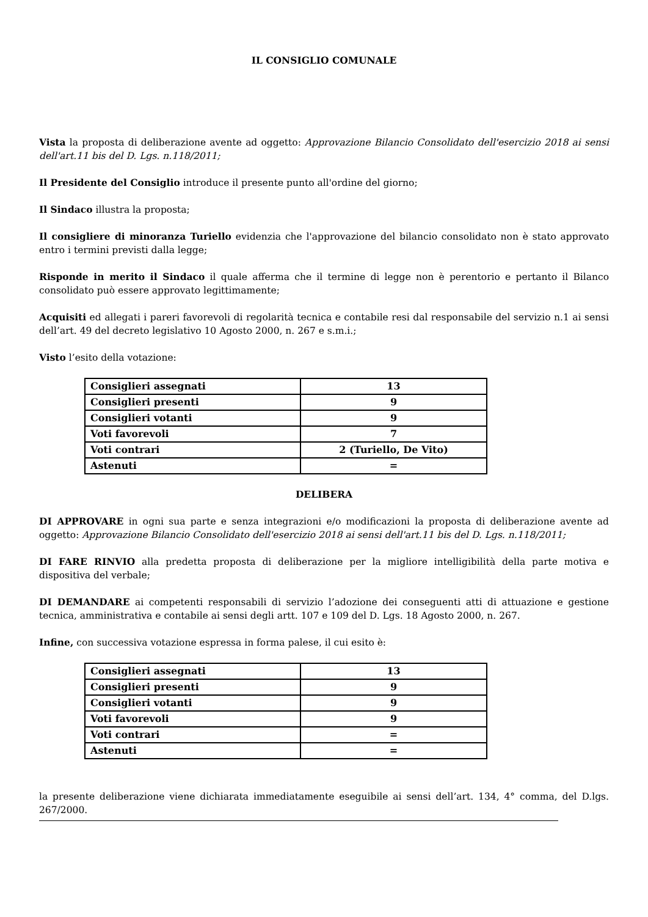IL CONSIGLIO COMUNALE
Vista la proposta di deliberazione avente ad oggetto: Approvazione Bilancio Consolidato dell'esercizio 2018 ai sensi dell'art.11 bis del D. Lgs. n.118/2011;
Il Presidente del Consiglio introduce il presente punto all'ordine del giorno;
Il Sindaco illustra la proposta;
Il consigliere di minoranza Turiello evidenzia che l'approvazione del bilancio consolidato non è stato approvato entro i termini previsti dalla legge;
Risponde in merito il Sindaco il quale afferma che il termine di legge non è perentorio e pertanto il Bilanco consolidato può essere approvato legittimamente;
Acquisiti ed allegati i pareri favorevoli di regolarità tecnica e contabile resi dal responsabile del servizio n.1 ai sensi dell’art. 49 del decreto legislativo 10 Agosto 2000, n. 267 e s.m.i.;
Visto l’esito della votazione:
| Consiglieri assegnati | 13 |
| Consiglieri presenti | 9 |
| Consiglieri votanti | 9 |
| Voti favorevoli | 7 |
| Voti contrari | 2 (Turiello, De Vito) |
| Astenuti | = |
DELIBERA
DI APPROVARE in ogni sua parte e senza integrazioni e/o modificazioni la proposta di deliberazione avente ad oggetto: Approvazione Bilancio Consolidato dell'esercizio 2018 ai sensi dell'art.11 bis del D. Lgs. n.118/2011;
DI FARE RINVIO alla predetta proposta di deliberazione per la migliore intelligibilità della parte motiva e dispositiva del verbale;
DI DEMANDARE ai competenti responsabili di servizio l’adozione dei conseguenti atti di attuazione e gestione tecnica, amministrativa e contabile ai sensi degli artt. 107 e 109 del D. Lgs. 18 Agosto 2000, n. 267.
Infine, con successiva votazione espressa in forma palese, il cui esito è:
| Consiglieri assegnati | 13 |
| Consiglieri presenti | 9 |
| Consiglieri votanti | 9 |
| Voti favorevoli | 9 |
| Voti contrari | = |
| Astenuti | = |
la presente deliberazione viene dichiarata immediatamente eseguibile ai sensi dell’art. 134, 4° comma, del D.lgs. 267/2000.